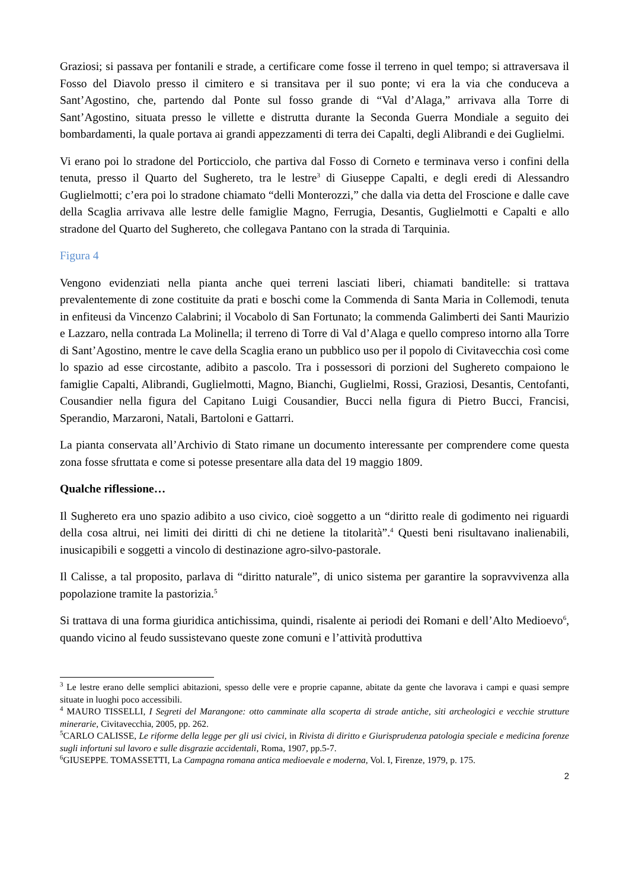Graziosi; si passava per fontanili e strade, a certificare come fosse il terreno in quel tempo; si attraversava il Fosso del Diavolo presso il cimitero e si transitava per il suo ponte; vi era la via che conduceva a Sant’Agostino, che, partendo dal Ponte sul fosso grande di “Val d’Alaga,” arrivava alla Torre di Sant’Agostino, situata presso le villette e distrutta durante la Seconda Guerra Mondiale a seguito dei bombardamenti, la quale portava ai grandi appezzamenti di terra dei Capalti, degli Alibrandi e dei Guglielmi.
Vi erano poi lo stradone del Porticciolo, che partiva dal Fosso di Corneto e terminava verso i confini della tenuta, presso il Quarto del Sughereto, tra le lestre<sup>3</sup> di Giuseppe Capalti, e degli eredi di Alessandro Guglielmotti; c’era poi lo stradone chiamato “delli Monterozzi,” che dalla via detta del Froscione e dalle cave della Scaglia arrivava alle lestre delle famiglie Magno, Ferrugia, Desantis, Guglielmotti e Capalti e allo stradone del Quarto del Sughereto, che collegava Pantano con la strada di Tarquinia.
Figura 4
Vengono evidenziati nella pianta anche quei terreni lasciati liberi, chiamati banditelle: si trattava prevalentemente di zone costituite da prati e boschi come la Commenda di Santa Maria in Collemodi, tenuta in enfiteusi da Vincenzo Calabrini; il Vocabolo di San Fortunato; la commenda Galimberti dei Santi Maurizio e Lazzaro, nella contrada La Molinella; il terreno di Torre di Val d’Alaga e quello compreso intorno alla Torre di Sant’Agostino, mentre le cave della Scaglia erano un pubblico uso per il popolo di Civitavecchia così come lo spazio ad esse circostante, adibito a pascolo. Tra i possessori di porzioni del Sughereto compaiono le famiglie Capalti, Alibrandi, Guglielmotti, Magno, Bianchi, Guglielmi, Rossi, Graziosi, Desantis, Centofanti, Cousandier nella figura del Capitano Luigi Cousandier, Bucci nella figura di Pietro Bucci, Francisi, Sperandio, Marzaroni, Natali, Bartoloni e Gattarri.
La pianta conservata all’Archivio di Stato rimane un documento interessante per comprendere come questa zona fosse sfruttata e come si potesse presentare alla data del 19 maggio 1809.
Qualche riflessione…
Il Sughereto era uno spazio adibito a uso civico, cioè soggetto a un “diritto reale di godimento nei riguardi della cosa altrui, nei limiti dei diritti di chi ne detiene la titolarità”.<sup>4</sup> Questi beni risultavano inalienabili, inusicapibili e soggetti a vincolo di destinazione agro-silvo-pastorale.
Il Calisse, a tal proposito, parlava di “diritto naturale”, di unico sistema per garantire la sopravvivenza alla popolazione tramite la pastorizia.<sup>5</sup>
Si trattava di una forma giuridica antichissima, quindi, risalente ai periodi dei Romani e dell’Alto Medioevo<sup>6</sup>, quando vicino al feudo sussistevano queste zone comuni e l’attività produttiva
<sup>3</sup> Le lestre erano delle semplici abitazioni, spesso delle vere e proprie capanne, abitate da gente che lavorava i campi e quasi sempre situate in luoghi poco accessibili.
<sup>4</sup> MAURO TISSELLI, I Segreti del Marangone: otto camminate alla scoperta di strade antiche, siti archeologici e vecchie strutture minerarie, Civitavecchia, 2005, pp. 262.
<sup>5</sup> CARLO CALISSE, Le riforme della legge per gli usi civici, in Rivista di diritto e Giurisprudenza patologia speciale e medicina forenze sugli infortuni sul lavoro e sulle disgrazie accidentali, Roma, 1907, pp.5-7.
<sup>6</sup> GIUSEPPE. TOMASSETTI, La Campagna romana antica medioevale e moderna, Vol. I, Firenze, 1979, p. 175.
2